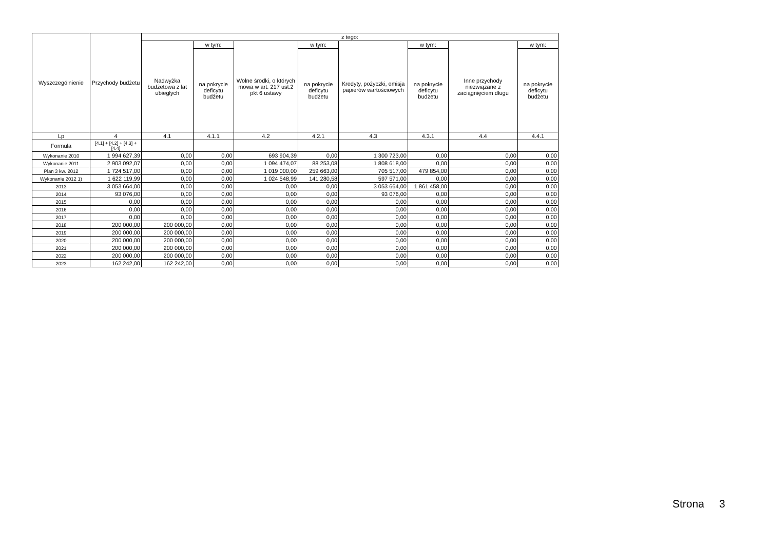| Wyszczególnienie | Przychody budżetu | z tego: | | | | | | | |
| --- | --- | --- | --- | --- | --- | --- | --- | --- | --- |
| | | Nadwyżka budżetowa z lat ubiegłych | w tym: | Wolne środki, o których mowa w art. 217 ust.2 pkt 6 ustawy | w tym: | Kredyty, pożyczki, emisja papierów wartościowych | w tym: | Inne przychody niezwiązane z zaciągnięciem długu | w tym: |
| | | | na pokrycie deficytu budżetu | | na pokrycie deficytu budżetu | | na pokrycie deficytu budżetu | | na pokrycie deficytu budżetu |
| Lp | 4 | 4.1 | 4.1.1 | 4.2 | 4.2.1 | 4.3 | 4.3.1 | 4.4 | 4.4.1 |
| Formuła | [4.1] + [4.2] + [4.3] + [4.4] | | | | | | | | |
| Wykonanie 2010 | 1 994 627,39 | 0,00 | 0,00 | 693 904,39 | 0,00 | 1 300 723,00 | 0,00 | 0,00 | 0,00 |
| Wykonanie 2011 | 2 903 092,07 | 0,00 | 0,00 | 1 094 474,07 | 88 253,08 | 1 808 618,00 | 0,00 | 0,00 | 0,00 |
| Plan 3 kw. 2012 | 1 724 517,00 | 0,00 | 0,00 | 1 019 000,00 | 259 663,00 | 705 517,00 | 479 854,00 | 0,00 | 0,00 |
| Wykonanie 2012 1) | 1 622 119,99 | 0,00 | 0,00 | 1 024 548,99 | 141 280,58 | 597 571,00 | 0,00 | 0,00 | 0,00 |
| 2013 | 3 053 664,00 | 0,00 | 0,00 | 0,00 | 0,00 | 3 053 664,00 | 1 861 458,00 | 0,00 | 0,00 |
| 2014 | 93 076,00 | 0,00 | 0,00 | 0,00 | 0,00 | 93 076,00 | 0,00 | 0,00 | 0,00 |
| 2015 | 0,00 | 0,00 | 0,00 | 0,00 | 0,00 | 0,00 | 0,00 | 0,00 | 0,00 |
| 2016 | 0,00 | 0,00 | 0,00 | 0,00 | 0,00 | 0,00 | 0,00 | 0,00 | 0,00 |
| 2017 | 0,00 | 0,00 | 0,00 | 0,00 | 0,00 | 0,00 | 0,00 | 0,00 | 0,00 |
| 2018 | 200 000,00 | 200 000,00 | 0,00 | 0,00 | 0,00 | 0,00 | 0,00 | 0,00 | 0,00 |
| 2019 | 200 000,00 | 200 000,00 | 0,00 | 0,00 | 0,00 | 0,00 | 0,00 | 0,00 | 0,00 |
| 2020 | 200 000,00 | 200 000,00 | 0,00 | 0,00 | 0,00 | 0,00 | 0,00 | 0,00 | 0,00 |
| 2021 | 200 000,00 | 200 000,00 | 0,00 | 0,00 | 0,00 | 0,00 | 0,00 | 0,00 | 0,00 |
| 2022 | 200 000,00 | 200 000,00 | 0,00 | 0,00 | 0,00 | 0,00 | 0,00 | 0,00 | 0,00 |
| 2023 | 162 242,00 | 162 242,00 | 0,00 | 0,00 | 0,00 | 0,00 | 0,00 | 0,00 | 0,00 |
Strona 3